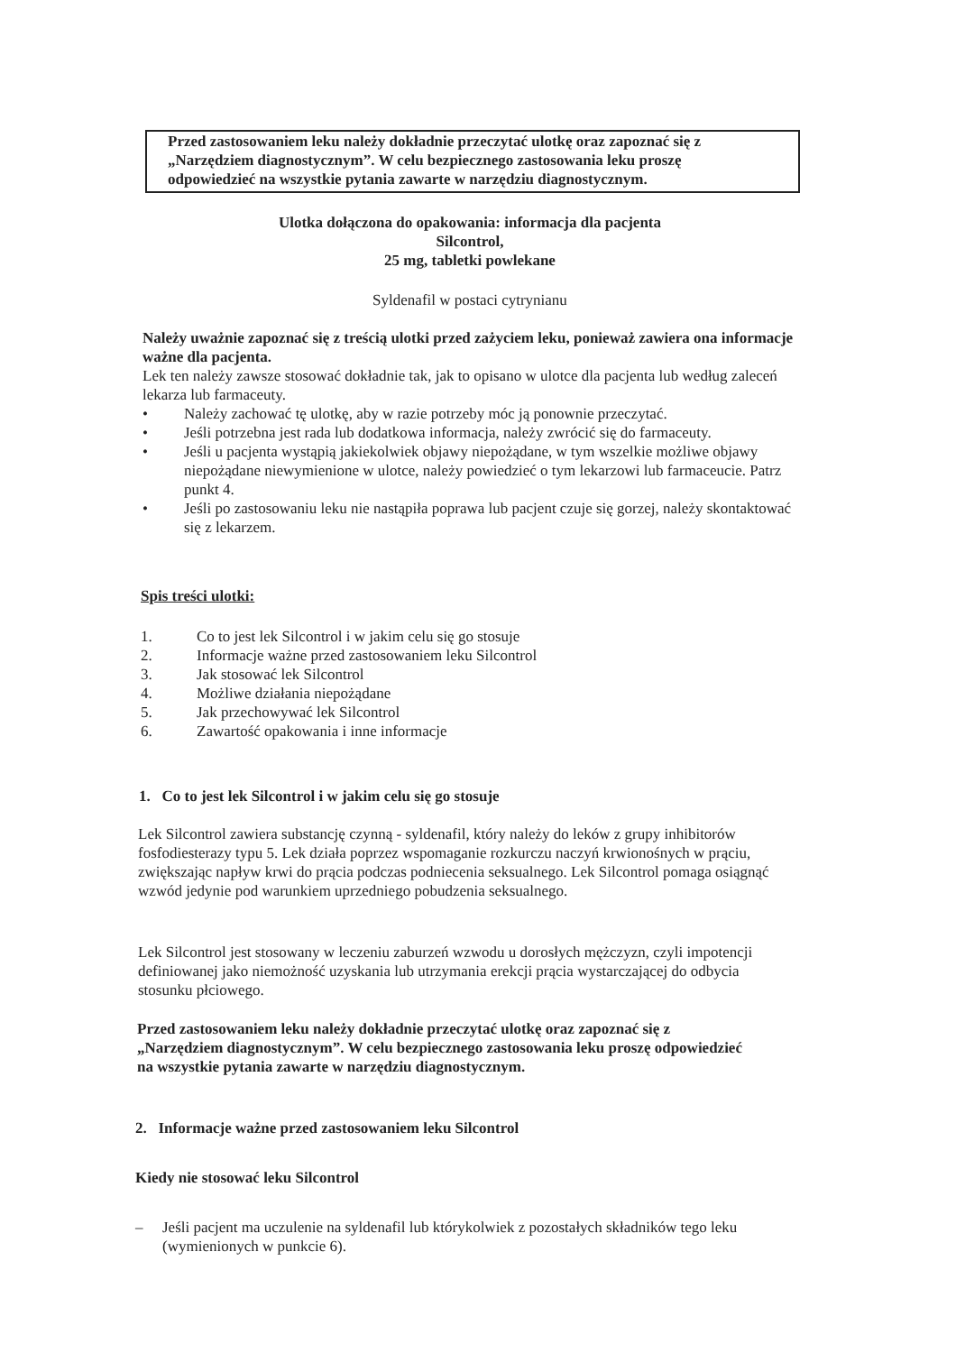Przed zastosowaniem leku należy dokładnie przeczytać ulotkę oraz zapoznać się z „Narzędziem diagnostycznym”. W celu bezpiecznego zastosowania leku proszę odpowiedzieć na wszystkie pytania zawarte w narzędziu diagnostycznym.
Ulotka dołączona do opakowania: informacja dla pacjenta
Silcontrol,
25 mg, tabletki powlekane
Syldenafil w postaci cytrynianu
Należy uważnie zapoznać się z treścią ulotki przed zażyciem leku, ponieważ zawiera ona informacje ważne dla pacjenta.
Lek ten należy zawsze stosować dokładnie tak, jak to opisano w ulotce dla pacjenta lub według zaleceń lekarza lub farmaceuty.
• Należy zachować tę ulotkę, aby w razie potrzeby móc ją ponownie przeczytać.
• Jeśli potrzebna jest rada lub dodatkowa informacja, należy zwrócić się do farmaceuty.
• Jeśli u pacjenta wystąpią jakiekolwiek objawy niepożądane, w tym wszelkie możliwe objawy niepożądane niewymienione w ulotce, należy powiedzieć o tym lekarzowi lub farmaceucie. Patrz punkt 4.
• Jeśli po zastosowaniu leku nie nastąpiła poprawa lub pacjent czuje się gorzej, należy skontaktować się z lekarzem.
Spis treści ulotki:
1. Co to jest lek Silcontrol i w jakim celu się go stosuje
2. Informacje ważne przed zastosowaniem leku Silcontrol
3. Jak stosować lek Silcontrol
4. Możliwe działania niepożądane
5. Jak przechowywać lek Silcontrol
6. Zawartość opakowania i inne informacje
1. Co to jest lek Silcontrol i w jakim celu się go stosuje
Lek Silcontrol zawiera substancję czynną - syldenafil, który należy do leków z grupy inhibitorów fosfodiesterazy typu 5. Lek działa poprzez wspomaganie rozkurczu naczyń krwionośnych w prąciu, zwiększając napływ krwi do prącia podczas podniecenia seksualnego. Lek Silcontrol pomaga osiągnąć wzwód jedynie pod warunkiem uprzedniego pobudzenia seksualnego.
Lek Silcontrol jest stosowany w leczeniu zaburzeń wzwodu u dorosłych mężczyzn, czyli impotencji definiowanej jako niemożność uzyskania lub utrzymania erekcji prącia wystarczającej do odbycia stosunku płciowego.
Przed zastosowaniem leku należy dokładnie przeczytać ulotkę oraz zapoznać się z „Narzędziem diagnostycznym”. W celu bezpiecznego zastosowania leku proszę odpowiedzieć na wszystkie pytania zawarte w narzędziu diagnostycznym.
2. Informacje ważne przed zastosowaniem leku Silcontrol
Kiedy nie stosować leku Silcontrol
– Jeśli pacjent ma uczulenie na syldenafil lub którykolwiek z pozostałych składników tego leku (wymienionych w punkcie 6).